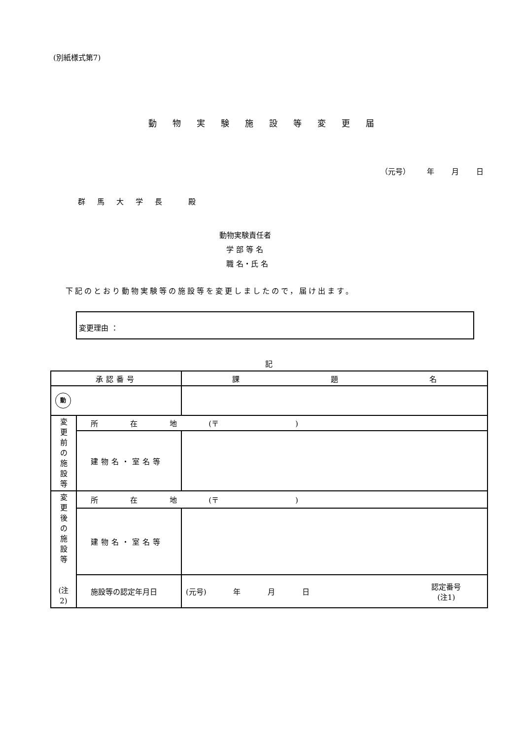(別紙様式第7)
動物実験施設等変更届
（元号） 年 月 日
群馬大学長 殿
動物実験責任者
学 部 等 名
職 名・氏 名
下記のとおり動物実験等の施設等を変更しましたので，届け出ます。
変更理由 ：
記
| 承認番号 | | 課 題 名 | | |
| 動 | | | | |
| 変 更 前 の 施 設 等 | 所 在 地 (〒 ) | | | |
| | 建物名・室名等 | | | |
| 変 更 後 の 施 設 等 (注2) | 所 在 地 (〒 ) | | | |
| | 建物名・室名等 | | | |
| | 施設等の認定年月日 | (元号) 年 月 日 | 認定番号 (注1) | |